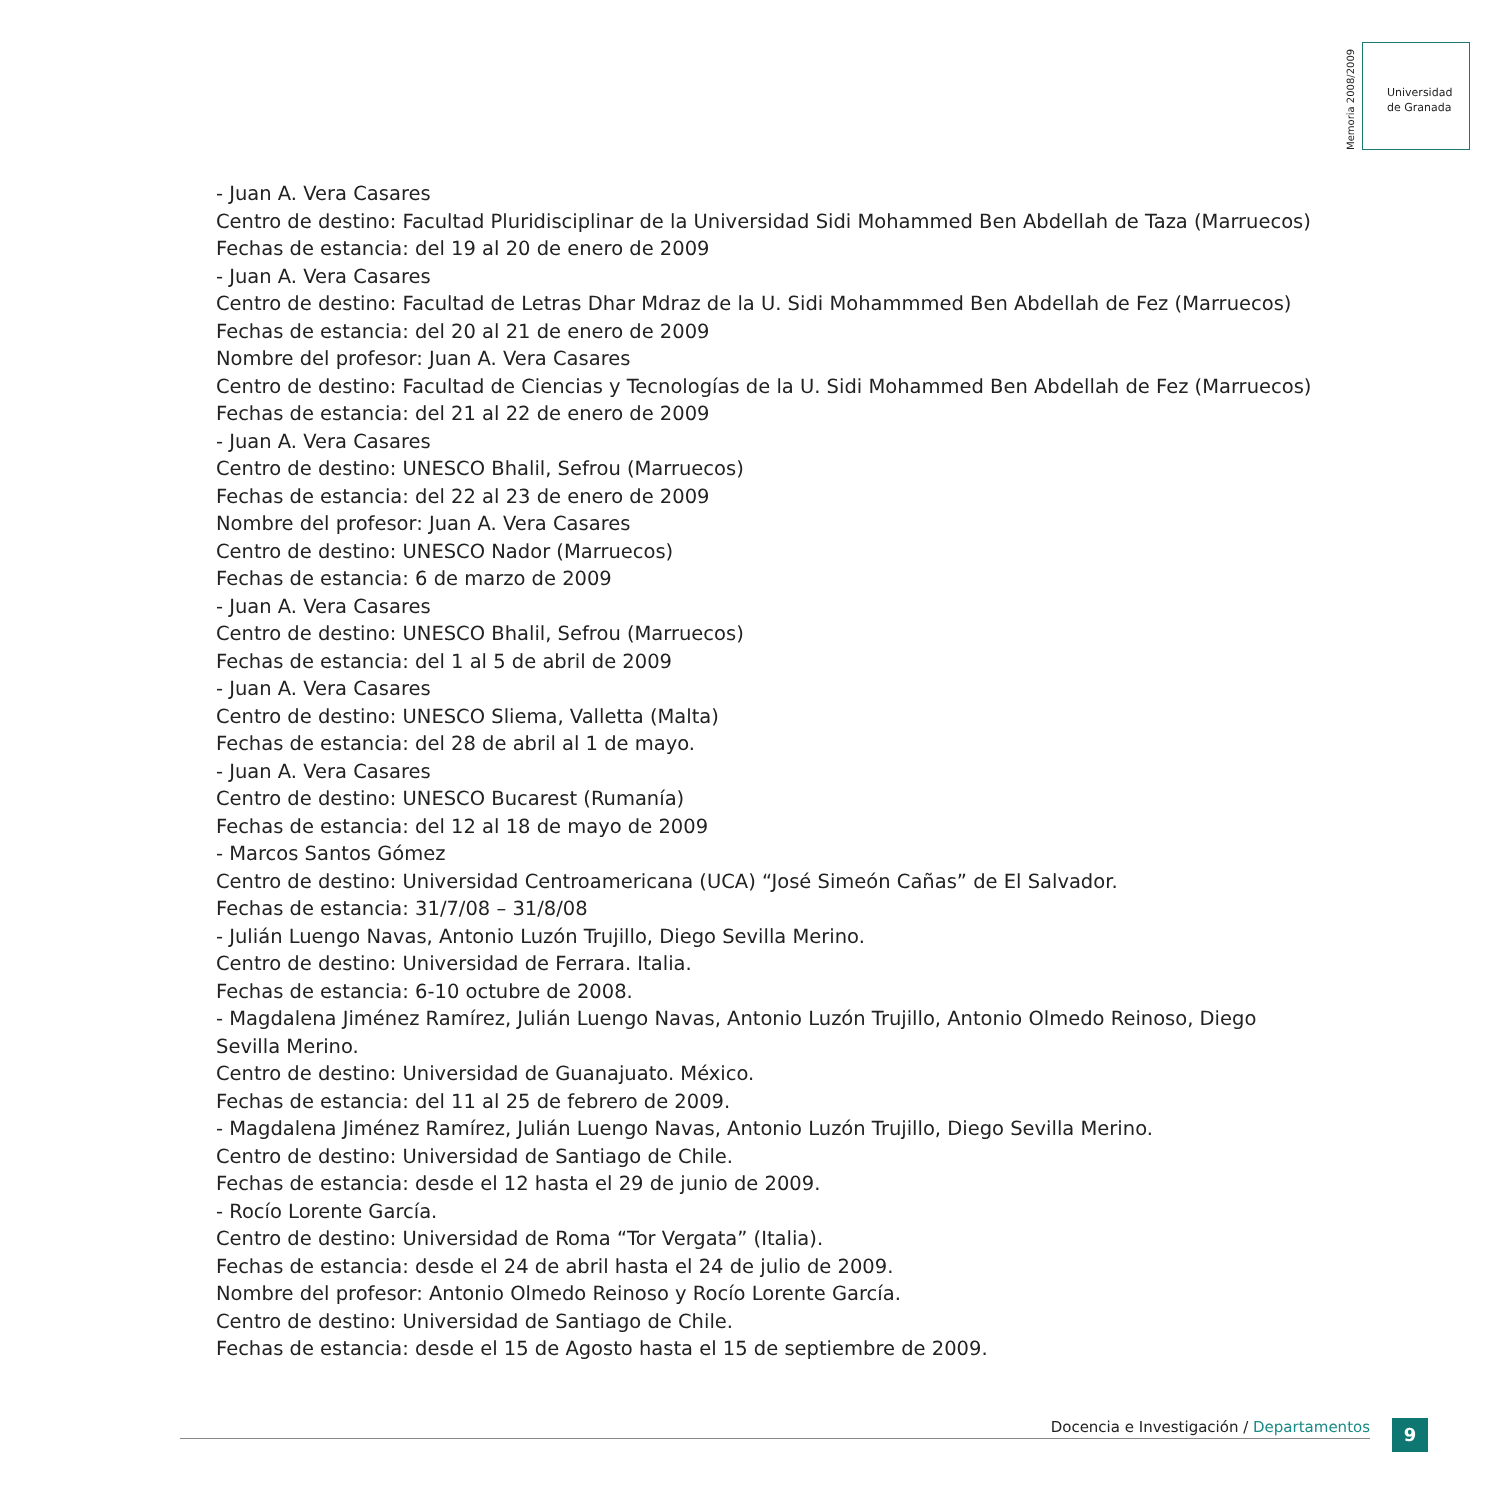Memoria 2008/2009
Universidad
de Granada
- Juan A. Vera Casares
Centro de destino: Facultad Pluridisciplinar de la Universidad Sidi Mohammed Ben Abdellah de Taza (Marruecos)
Fechas de estancia: del 19 al 20 de enero de 2009
- Juan A. Vera Casares
Centro de destino: Facultad de Letras Dhar Mdraz de la U. Sidi Mohammmed Ben Abdellah de Fez (Marruecos)
Fechas de estancia: del 20 al 21 de enero de 2009
Nombre del profesor: Juan A. Vera Casares
Centro de destino: Facultad de Ciencias y Tecnologías de la U. Sidi Mohammed Ben Abdellah de Fez (Marruecos)
Fechas de estancia: del 21 al 22 de enero de 2009
- Juan A. Vera Casares
Centro de destino: UNESCO Bhalil, Sefrou (Marruecos)
Fechas de estancia: del 22 al 23 de enero de 2009
Nombre del profesor: Juan A. Vera Casares
Centro de destino: UNESCO Nador (Marruecos)
Fechas de estancia: 6 de marzo de 2009
- Juan A. Vera Casares
Centro de destino: UNESCO Bhalil, Sefrou (Marruecos)
Fechas de estancia: del 1 al 5 de abril de 2009
- Juan A. Vera Casares
Centro de destino: UNESCO Sliema, Valletta (Malta)
Fechas de estancia: del 28 de abril al 1 de mayo.
- Juan A. Vera Casares
Centro de destino: UNESCO Bucarest (Rumanía)
Fechas de estancia: del 12 al 18 de mayo de 2009
- Marcos Santos Gómez
Centro de destino: Universidad Centroamericana (UCA) “José Simeón Cañas” de El Salvador.
Fechas de estancia: 31/7/08 – 31/8/08
- Julián Luengo Navas, Antonio Luzón Trujillo, Diego Sevilla Merino.
Centro de destino: Universidad de Ferrara. Italia.
Fechas de estancia: 6-10 octubre de 2008.
- Magdalena Jiménez Ramírez, Julián Luengo Navas, Antonio Luzón Trujillo, Antonio Olmedo Reinoso, Diego Sevilla Merino.
Centro de destino: Universidad de Guanajuato. México.
Fechas de estancia: del 11 al 25 de febrero de 2009.
- Magdalena Jiménez Ramírez, Julián Luengo Navas, Antonio Luzón Trujillo, Diego Sevilla Merino.
Centro de destino: Universidad de Santiago de Chile.
Fechas de estancia: desde el 12 hasta el 29 de junio de 2009.
- Rocío Lorente García.
Centro de destino: Universidad de Roma “Tor Vergata” (Italia).
Fechas de estancia: desde el 24 de abril hasta el 24 de julio de 2009.
Nombre del profesor: Antonio Olmedo Reinoso y Rocío Lorente García.
Centro de destino: Universidad de Santiago de Chile.
Fechas de estancia: desde el 15 de Agosto hasta el 15 de septiembre de 2009.
Docencia e Investigación / Departamentos 9